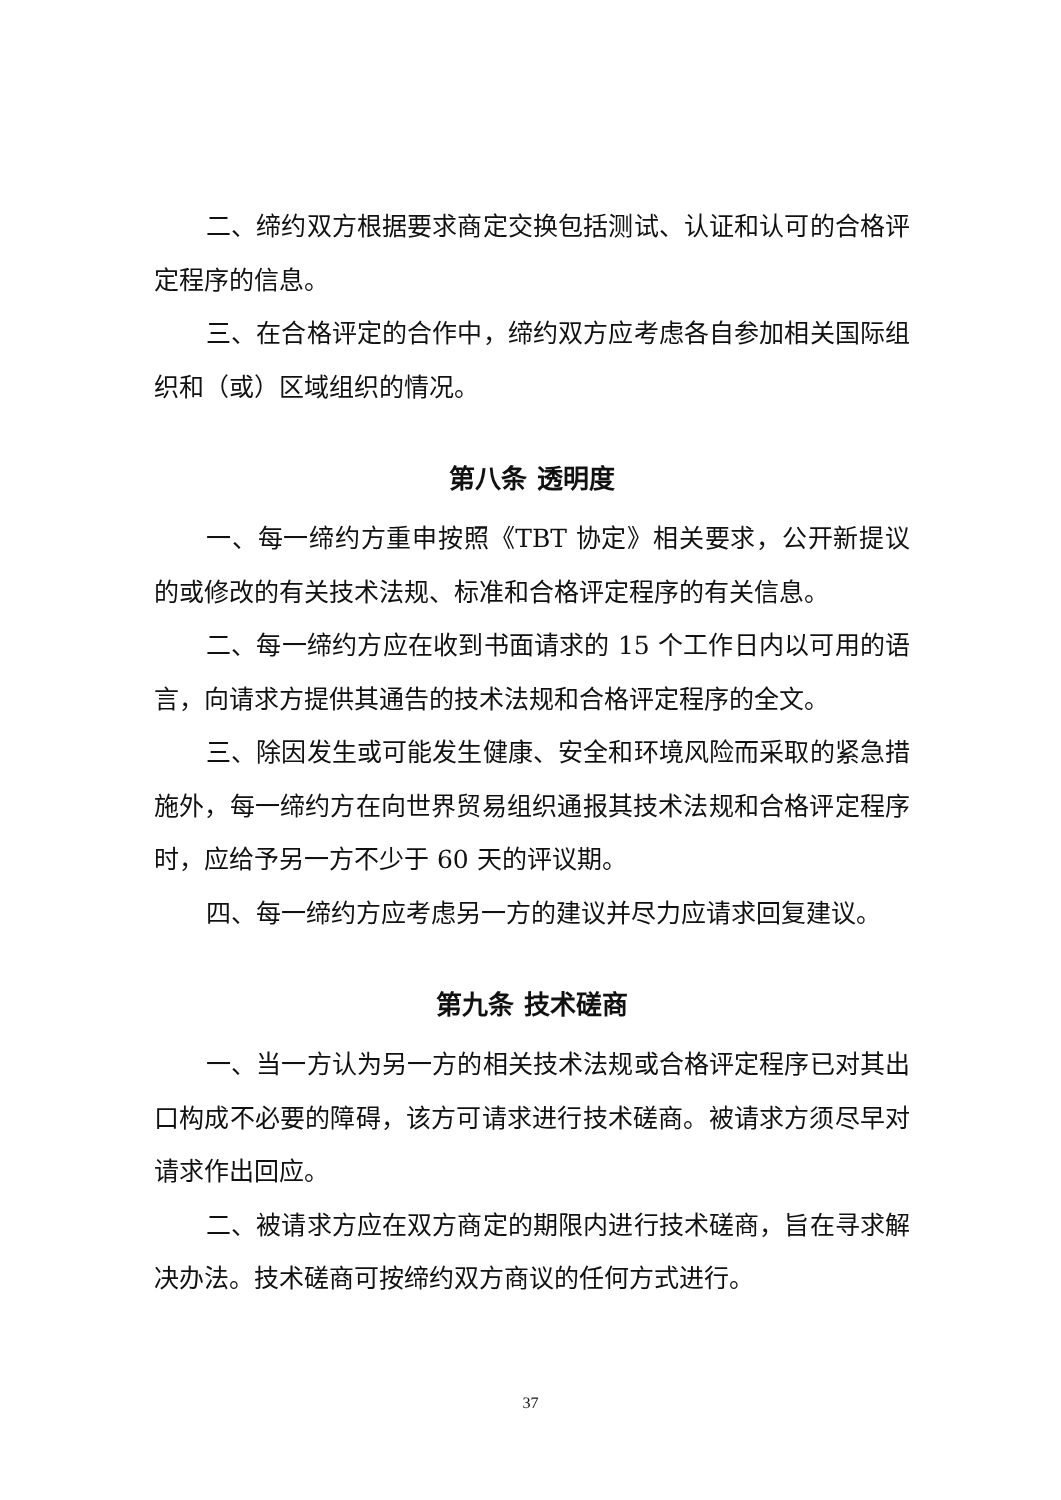二、缔约双方根据要求商定交换包括测试、认证和认可的合格评定程序的信息。
三、在合格评定的合作中，缔约双方应考虑各自参加相关国际组织和（或）区域组织的情况。
第八条 透明度
一、每一缔约方重申按照《TBT 协定》相关要求，公开新提议的或修改的有关技术法规、标准和合格评定程序的有关信息。
二、每一缔约方应在收到书面请求的 15 个工作日内以可用的语言，向请求方提供其通告的技术法规和合格评定程序的全文。
三、除因发生或可能发生健康、安全和环境风险而采取的紧急措施外，每一缔约方在向世界贸易组织通报其技术法规和合格评定程序时，应给予另一方不少于 60 天的评议期。
四、每一缔约方应考虑另一方的建议并尽力应请求回复建议。
第九条 技术磋商
一、当一方认为另一方的相关技术法规或合格评定程序已对其出口构成不必要的障碍，该方可请求进行技术磋商。被请求方须尽早对请求作出回应。
二、被请求方应在双方商定的期限内进行技术磋商，旨在寻求解决办法。技术磋商可按缔约双方商议的任何方式进行。
37